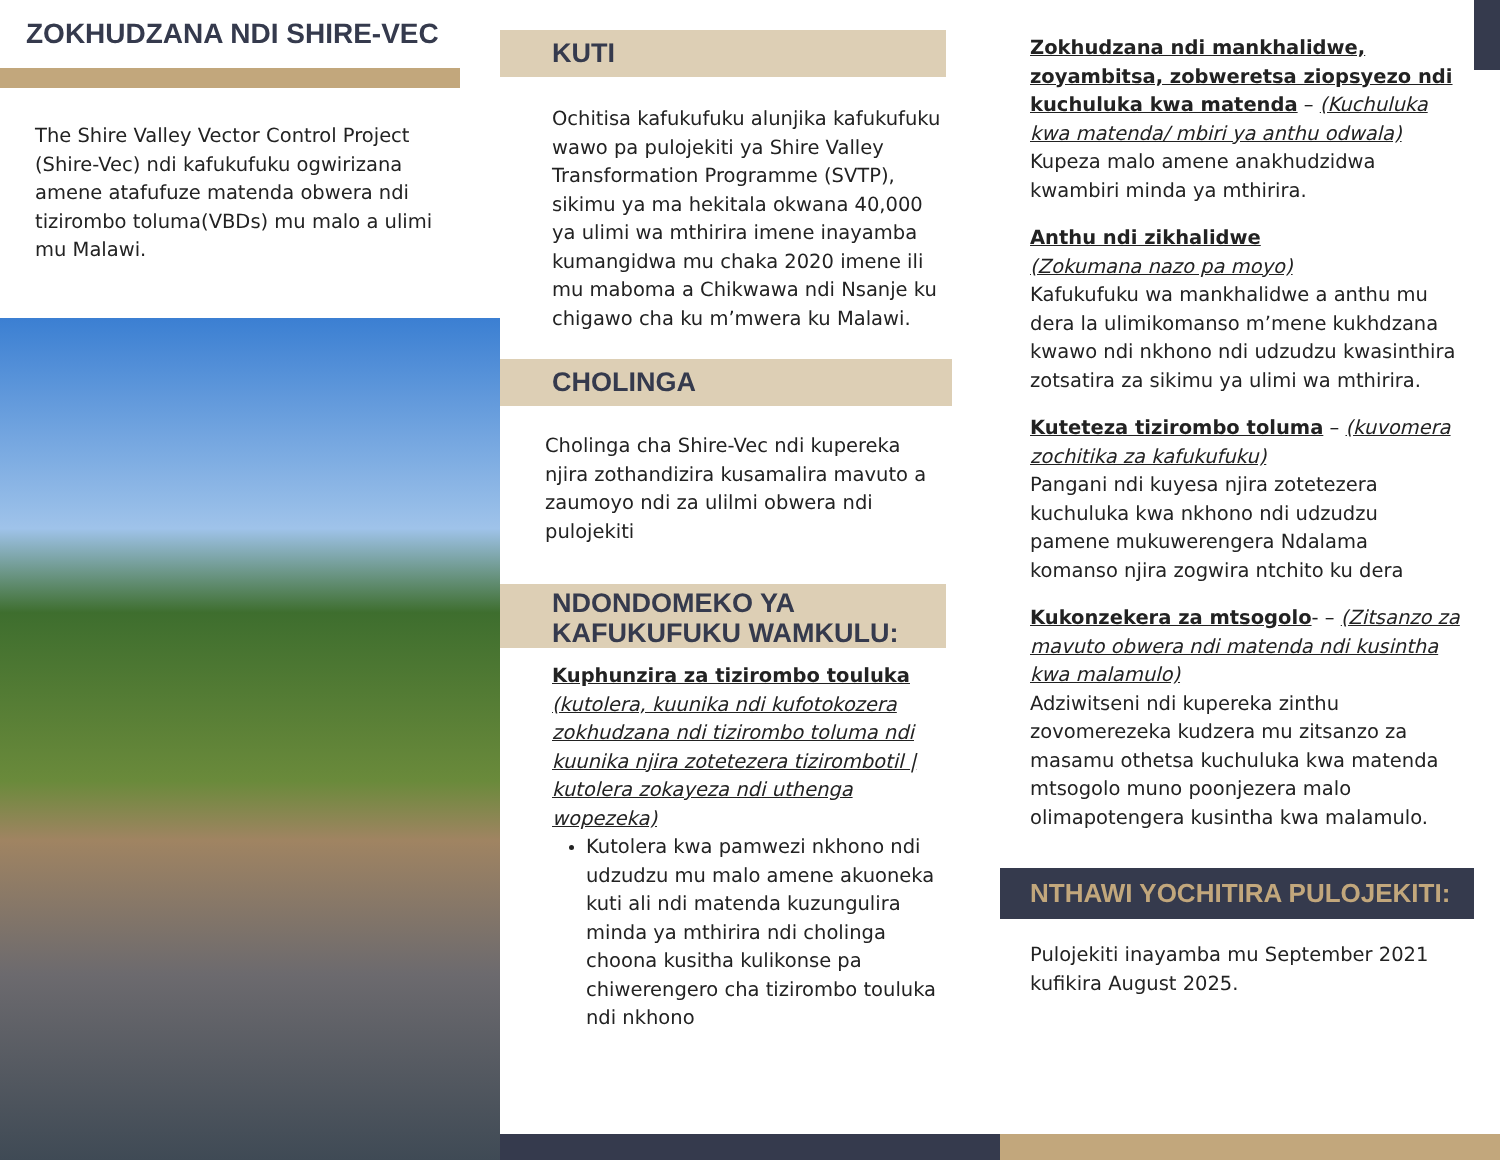ZOKHUDZANA NDI SHIRE-VEC
The Shire Valley Vector Control Project (Shire-Vec) ndi kafukufuku ogwirizana amene atafufuze matenda obwera ndi tizirombo toluma(VBDs) mu malo a ulimi mu Malawi.
KUTI
Ochitisa kafukufuku alunjika kafukufuku wawo pa pulojekiti ya Shire Valley Transformation Programme (SVTP), sikimu ya ma hekitala okwana 40,000 ya ulimi wa mthirira imene inayamba kumangidwa mu chaka 2020 imene ili mu maboma a Chikwawa ndi Nsanje ku chigawo cha ku m’mwera ku Malawi.
CHOLINGA
Cholinga cha Shire-Vec ndi kupereka njira zothandizira kusamalira mavuto a zaumoyo ndi za ulilmi obwera ndi pulojekiti
NDONDOMEKO YA KAFUKUFUKU WAMKULU:
Kuphunzira za tizirombo touluka (kutolera, kuunika ndi kufotokozera zokhudzana ndi tizirombo toluma ndi kuunika njira zotetezera tizirombotil | kutolera zokayeza ndi uthenga wopezeka)
Kutolera kwa pamwezi nkhono ndi udzudzu mu malo amene akuoneka kuti ali ndi matenda kuzungulira minda ya mthirira ndi cholinga choona kusitha kulikonse pa chiwerengero cha tizirombo touluka ndi nkhono
Zokhudzana ndi mankhalidwe, zoyambitsa, zobweretsa ziopsyezo ndi kuchuluka kwa matenda – (Kuchuluka kwa matenda/ mbiri ya anthu odwala)
Kupeza malo amene anakhudzidwa kwambiri minda ya mthirira.
Anthu ndi zikhalidwe
(Zokumana nazo pa moyo)
Kafukufuku wa mankhalidwe a anthu mu dera la ulimikomanso m’mene kukhdzana kwawo ndi nkhono ndi udzudzu kwasinthira zotsatira za sikimu ya ulimi wa mthirira.
Kuteteza tizirombo toluma – (kuvomera zochitika za kafukufuku)
Pangani ndi kuyesa njira zotetezera kuchuluka kwa nkhono ndi udzudzu pamene mukuwerengera Ndalama komanso njira zogwira ntchito ku dera
Kukonzekera za mtsogolo- – (Zitsanzo za mavuto obwera ndi matenda ndi kusintha kwa malamulo)
Adziwitseni ndi kupereka zinthu zovomerezeka kudzera mu zitsanzo za masamu othetsa kuchuluka kwa matenda mtsogolo muno poonjezera malo olimapotengera kusintha kwa malamulo.
NTHAWI YOCHITIRA PULOJEKITI:
Pulojekiti inayamba mu September 2021 kufikira August 2025.